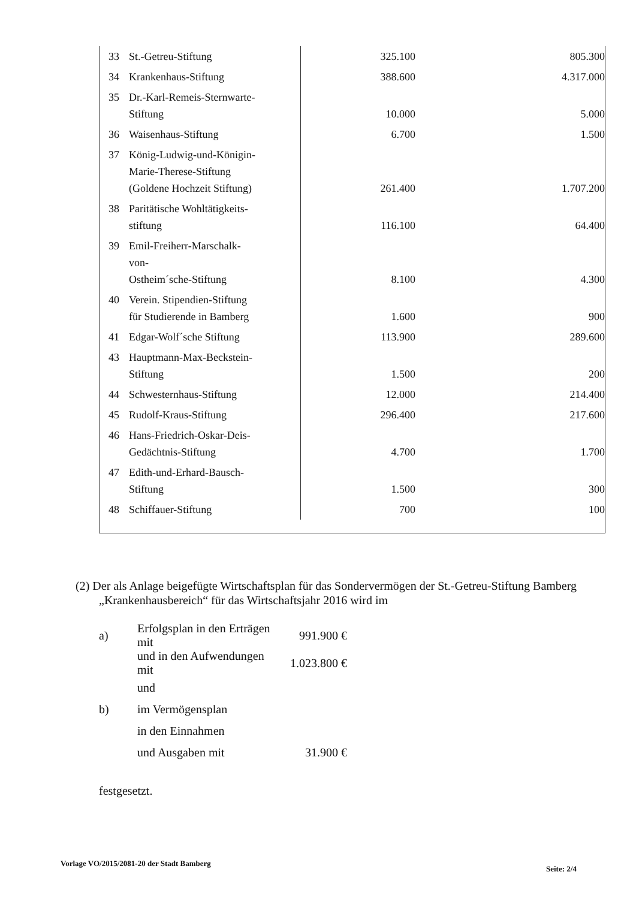| 33 | St.-Getreu-Stiftung | 325.100 | 805.300 |
| 34 | Krankenhaus-Stiftung | 388.600 | 4.317.000 |
| 35 | Dr.-Karl-Remeis-Sternwarte- Stiftung | 10.000 | 5.000 |
| 36 | Waisenhaus-Stiftung | 6.700 | 1.500 |
| 37 | König-Ludwig-und-Königin- Marie-Therese-Stiftung (Goldene Hochzeit Stiftung) | 261.400 | 1.707.200 |
| 38 | Paritätische Wohltätigkeits- stiftung | 116.100 | 64.400 |
| 39 | Emil-Freiherr-Marschalk- von- Ostheim´sche-Stiftung | 8.100 | 4.300 |
| 40 | Verein. Stipendien-Stiftung für Studierende in Bamberg | 1.600 | 900 |
| 41 | Edgar-Wolf´sche Stiftung | 113.900 | 289.600 |
| 43 | Hauptmann-Max-Beckstein- Stiftung | 1.500 | 200 |
| 44 | Schwesternhaus-Stiftung | 12.000 | 214.400 |
| 45 | Rudolf-Kraus-Stiftung | 296.400 | 217.600 |
| 46 | Hans-Friedrich-Oskar-Deis- Gedächtnis-Stiftung | 4.700 | 1.700 |
| 47 | Edith-und-Erhard-Bausch- Stiftung | 1.500 | 300 |
| 48 | Schiffauer-Stiftung | 700 | 100 |
(2) Der als Anlage beigefügte Wirtschaftsplan für das Sondervermögen der St.-Getreu-Stiftung Bamberg „Krankenhausbereich“ für das Wirtschaftsjahr 2016 wird im
| a) | Erfolgsplan in den Erträgen mit | 991.900 € |
| | und in den Aufwendungen mit | 1.023.800 € |
| | und | |
| b) | im Vermögensplan | |
| | in den Einnahmen | |
| | und Ausgaben mit | 31.900 € |
festgesetzt.
Vorlage VO/2015/2081-20 der Stadt Bamberg
Seite: 2/4